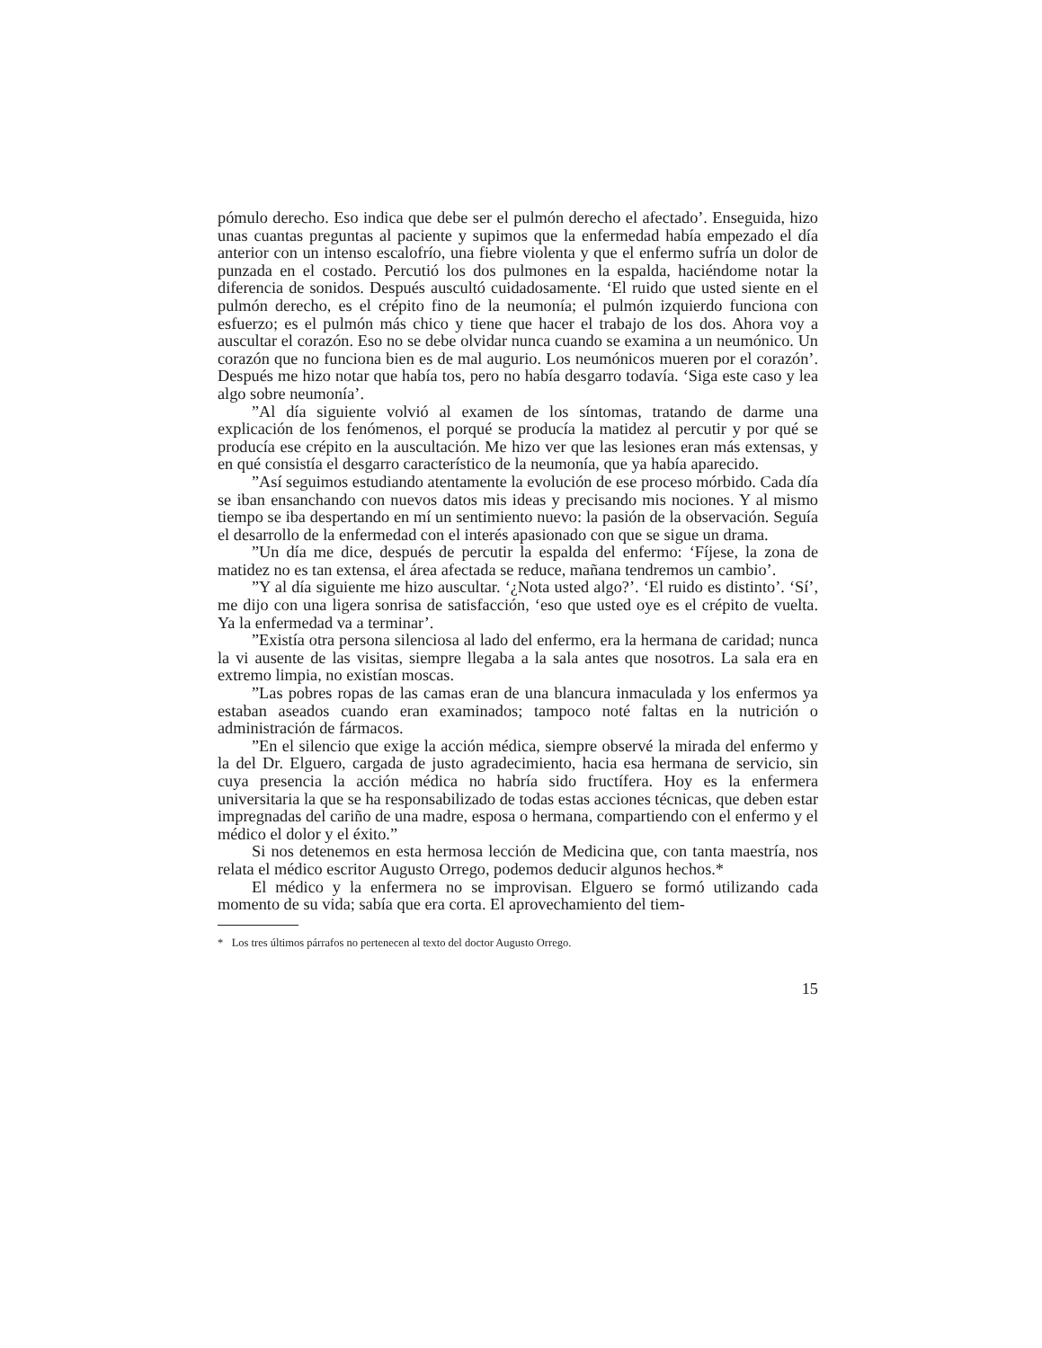pómulo derecho. Eso indica que debe ser el pulmón derecho el afectado’. Enseguida, hizo unas cuantas preguntas al paciente y supimos que la enfermedad había empezado el día anterior con un intenso escalofrío, una fiebre violenta y que el enfermo sufría un dolor de punzada en el costado. Percutió los dos pulmones en la espalda, haciéndome notar la diferencia de sonidos. Después auscultó cuidadosamente. ‘El ruido que usted siente en el pulmón derecho, es el crépito fino de la neumonía; el pulmón izquierdo funciona con esfuerzo; es el pulmón más chico y tiene que hacer el trabajo de los dos. Ahora voy a auscultar el corazón. Eso no se debe olvidar nunca cuando se examina a un neumónico. Un corazón que no funciona bien es de mal augurio. Los neumónicos mueren por el corazón’. Después me hizo notar que había tos, pero no había desgarro todavía. ‘Siga este caso y lea algo sobre neumonía’.
”Al día siguiente volvió al examen de los síntomas, tratando de darme una explicación de los fenómenos, el porqué se producía la matidez al percutir y por qué se producía ese crépito en la auscultación. Me hizo ver que las lesiones eran más extensas, y en qué consistía el desgarro característico de la neumonía, que ya había aparecido.
”Así seguimos estudiando atentamente la evolución de ese proceso mórbido. Cada día se iban ensanchando con nuevos datos mis ideas y precisando mis nociones. Y al mismo tiempo se iba despertando en mí un sentimiento nuevo: la pasión de la observación. Seguía el desarrollo de la enfermedad con el interés apasionado con que se sigue un drama.
”Un día me dice, después de percutir la espalda del enfermo: ‘Fíjese, la zona de matidez no es tan extensa, el área afectada se reduce, mañana tendremos un cambio’.
”Y al día siguiente me hizo auscultar. ‘¿Nota usted algo?’. ‘El ruido es distinto’. ‘Sí’, me dijo con una ligera sonrisa de satisfacción, ‘eso que usted oye es el crépito de vuelta. Ya la enfermedad va a terminar’.
”Existía otra persona silenciosa al lado del enfermo, era la hermana de caridad; nunca la vi ausente de las visitas, siempre llegaba a la sala antes que nosotros. La sala era en extremo limpia, no existían moscas.
”Las pobres ropas de las camas eran de una blancura inmaculada y los enfermos ya estaban aseados cuando eran examinados; tampoco noté faltas en la nutrición o administración de fármacos.
”En el silencio que exige la acción médica, siempre observé la mirada del enfermo y la del Dr. Elguero, cargada de justo agradecimiento, hacia esa hermana de servicio, sin cuya presencia la acción médica no habría sido fructífera. Hoy es la enfermera universitaria la que se ha responsabilizado de todas estas acciones técnicas, que deben estar impregnadas del cariño de una madre, esposa o hermana, compartiendo con el enfermo y el médico el dolor y el éxito.”
Si nos detenemos en esta hermosa lección de Medicina que, con tanta maestría, nos relata el médico escritor Augusto Orrego, podemos deducir algunos hechos.*
El médico y la enfermera no se improvisan. Elguero se formó utilizando cada momento de su vida; sabía que era corta. El aprovechamiento del tiem-
* Los tres últimos párrafos no pertenecen al texto del doctor Augusto Orrego.
15